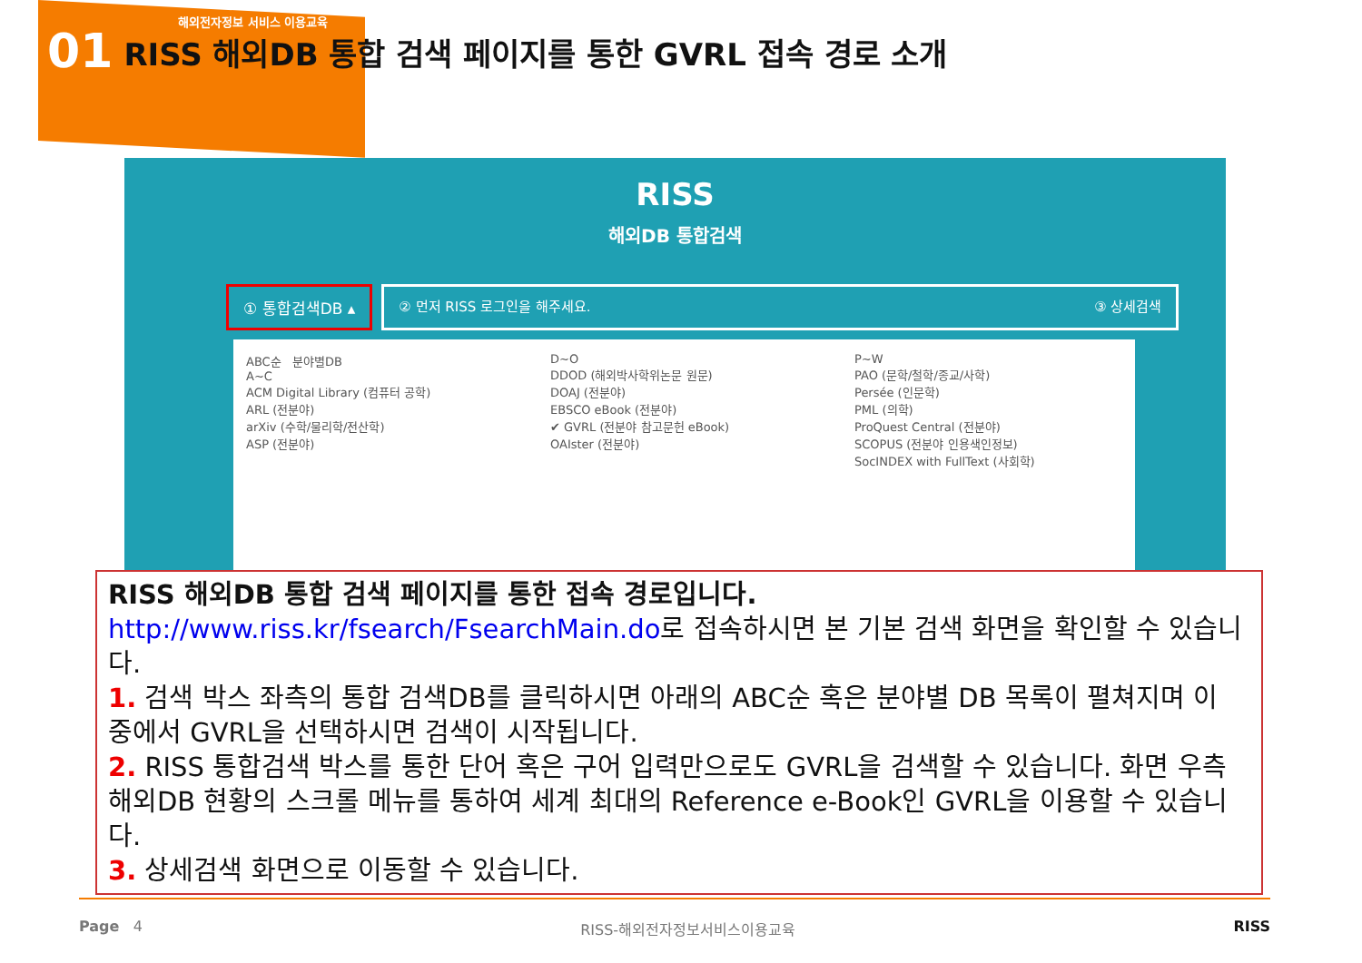01
해외전자정보 서비스 이용교육
RISS 해외DB 통합 검색 페이지를 통한 GVRL 접속 경로 소개
RISS
해외DB 통합검색
① 통합검색DB ▴ ② 먼저 RISS 로그인을 해주세요. ③ 상세검색
ABC순 분야별DB
A~C
ACM Digital Library (컴퓨터 공학)
ARL (전분야)
arXiv (수학/물리학/전산학)
ASP (전분야)
D~O
DDOD (해외박사학위논문 원문)
DOAJ (전분야)
EBSCO eBook (전분야)
✔ GVRL (전분야 참고문헌 eBook)
OAIster (전분야)
P~W
PAO (문학/철학/종교/사학)
Persée (인문학)
PML (의학)
ProQuest Central (전분야)
SCOPUS (전분야 인용색인정보)
SocINDEX with FullText (사회학)
RISS 해외DB 통합 검색 페이지를 통한 접속 경로입니다.
http://www.riss.kr/fsearch/FsearchMain.do로 접속하시면 본 기본 검색 화면을 확인할 수 있습니다.
1. 검색 박스 좌측의 통합 검색DB를 클릭하시면 아래의 ABC순 혹은 분야별 DB 목록이 펼쳐지며 이 중에서 GVRL을 선택하시면 검색이 시작됩니다.
2. RISS 통합검색 박스를 통한 단어 혹은 구어 입력만으로도 GVRL을 검색할 수 있습니다. 화면 우측 해외DB 현황의 스크롤 메뉴를 통하여 세계 최대의 Reference e-Book인 GVRL을 이용할 수 있습니다.
3. 상세검색 화면으로 이동할 수 있습니다.
Page 4 RISS-해외전자정보서비스이용교육 RISS